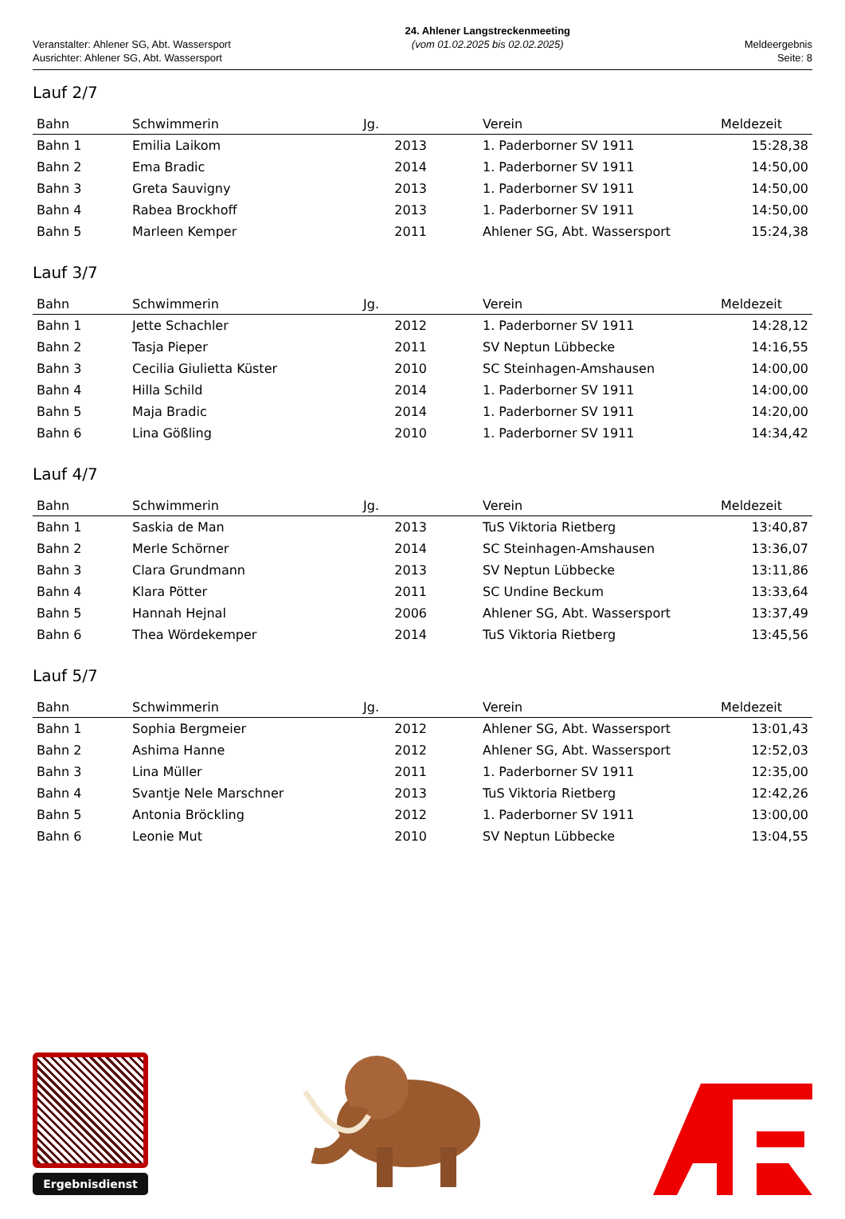Veranstalter: Ahlener SG, Abt. Wassersport
Ausrichter: Ahlener SG, Abt. Wassersport
24. Ahlener Langstreckenmeeting
(vom 01.02.2025 bis 02.02.2025)
Meldeergebnis
Seite: 8
Lauf 2/7
| Bahn | Schwimmerin | Jg. | Verein | Meldezeit |
| --- | --- | --- | --- | --- |
| Bahn 1 | Emilia Laikom | 2013 | 1. Paderborner SV 1911 | 15:28,38 |
| Bahn 2 | Ema Bradic | 2014 | 1. Paderborner SV 1911 | 14:50,00 |
| Bahn 3 | Greta Sauvigny | 2013 | 1. Paderborner SV 1911 | 14:50,00 |
| Bahn 4 | Rabea Brockhoff | 2013 | 1. Paderborner SV 1911 | 14:50,00 |
| Bahn 5 | Marleen Kemper | 2011 | Ahlener SG, Abt. Wassersport | 15:24,38 |
Lauf 3/7
| Bahn | Schwimmerin | Jg. | Verein | Meldezeit |
| --- | --- | --- | --- | --- |
| Bahn 1 | Jette Schachler | 2012 | 1. Paderborner SV 1911 | 14:28,12 |
| Bahn 2 | Tasja Pieper | 2011 | SV Neptun Lübbecke | 14:16,55 |
| Bahn 3 | Cecilia Giulietta Küster | 2010 | SC Steinhagen-Amshausen | 14:00,00 |
| Bahn 4 | Hilla Schild | 2014 | 1. Paderborner SV 1911 | 14:00,00 |
| Bahn 5 | Maja Bradic | 2014 | 1. Paderborner SV 1911 | 14:20,00 |
| Bahn 6 | Lina Gößling | 2010 | 1. Paderborner SV 1911 | 14:34,42 |
Lauf 4/7
| Bahn | Schwimmerin | Jg. | Verein | Meldezeit |
| --- | --- | --- | --- | --- |
| Bahn 1 | Saskia de Man | 2013 | TuS Viktoria Rietberg | 13:40,87 |
| Bahn 2 | Merle Schörner | 2014 | SC Steinhagen-Amshausen | 13:36,07 |
| Bahn 3 | Clara Grundmann | 2013 | SV Neptun Lübbecke | 13:11,86 |
| Bahn 4 | Klara Pötter | 2011 | SC Undine Beckum | 13:33,64 |
| Bahn 5 | Hannah Hejnal | 2006 | Ahlener SG, Abt. Wassersport | 13:37,49 |
| Bahn 6 | Thea Wördekemper | 2014 | TuS Viktoria Rietberg | 13:45,56 |
Lauf 5/7
| Bahn | Schwimmerin | Jg. | Verein | Meldezeit |
| --- | --- | --- | --- | --- |
| Bahn 1 | Sophia Bergmeier | 2012 | Ahlener SG, Abt. Wassersport | 13:01,43 |
| Bahn 2 | Ashima Hanne | 2012 | Ahlener SG, Abt. Wassersport | 12:52,03 |
| Bahn 3 | Lina Müller | 2011 | 1. Paderborner SV 1911 | 12:35,00 |
| Bahn 4 | Svantje Nele Marschner | 2013 | TuS Viktoria Rietberg | 12:42,26 |
| Bahn 5 | Antonia Bröckling | 2012 | 1. Paderborner SV 1911 | 13:00,00 |
| Bahn 6 | Leonie Mut | 2010 | SV Neptun Lübbecke | 13:04,55 |
Ergebnisdienst